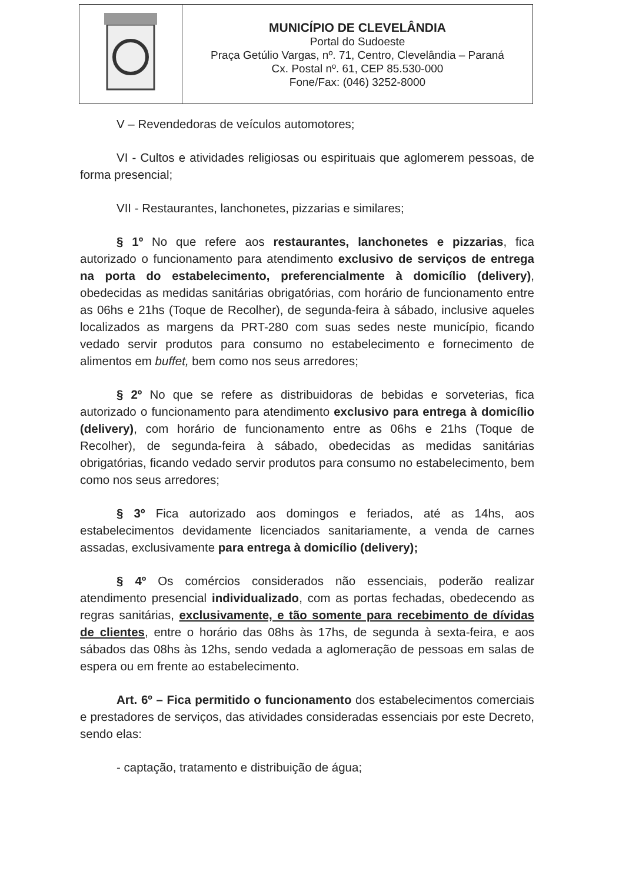MUNICÍPIO DE CLEVELÂNDIA
Portal do Sudoeste
Praça Getúlio Vargas, nº. 71, Centro, Clevelândia – Paraná
Cx. Postal nº. 61, CEP 85.530-000
Fone/Fax: (046) 3252-8000
V – Revendedoras de veículos automotores;
VI - Cultos e atividades religiosas ou espirituais que aglomerem pessoas, de forma presencial;
VII - Restaurantes, lanchonetes, pizzarias e similares;
§ 1º No que refere aos restaurantes, lanchonetes e pizzarias, fica autorizado o funcionamento para atendimento exclusivo de serviços de entrega na porta do estabelecimento, preferencialmente à domicílio (delivery), obedecidas as medidas sanitárias obrigatórias, com horário de funcionamento entre as 06hs e 21hs (Toque de Recolher), de segunda-feira à sábado, inclusive aqueles localizados as margens da PRT-280 com suas sedes neste município, ficando vedado servir produtos para consumo no estabelecimento e fornecimento de alimentos em buffet, bem como nos seus arredores;
§ 2º No que se refere as distribuidoras de bebidas e sorveterias, fica autorizado o funcionamento para atendimento exclusivo para entrega à domicílio (delivery), com horário de funcionamento entre as 06hs e 21hs (Toque de Recolher), de segunda-feira à sábado, obedecidas as medidas sanitárias obrigatórias, ficando vedado servir produtos para consumo no estabelecimento, bem como nos seus arredores;
§ 3º Fica autorizado aos domingos e feriados, até as 14hs, aos estabelecimentos devidamente licenciados sanitariamente, a venda de carnes assadas, exclusivamente para entrega à domicílio (delivery);
§ 4º Os comércios considerados não essenciais, poderão realizar atendimento presencial individualizado, com as portas fechadas, obedecendo as regras sanitárias, exclusivamente, e tão somente para recebimento de dívidas de clientes, entre o horário das 08hs às 17hs, de segunda à sexta-feira, e aos sábados das 08hs às 12hs, sendo vedada a aglomeração de pessoas em salas de espera ou em frente ao estabelecimento.
Art. 6º – Fica permitido o funcionamento dos estabelecimentos comerciais e prestadores de serviços, das atividades consideradas essenciais por este Decreto, sendo elas:
- captação, tratamento e distribuição de água;